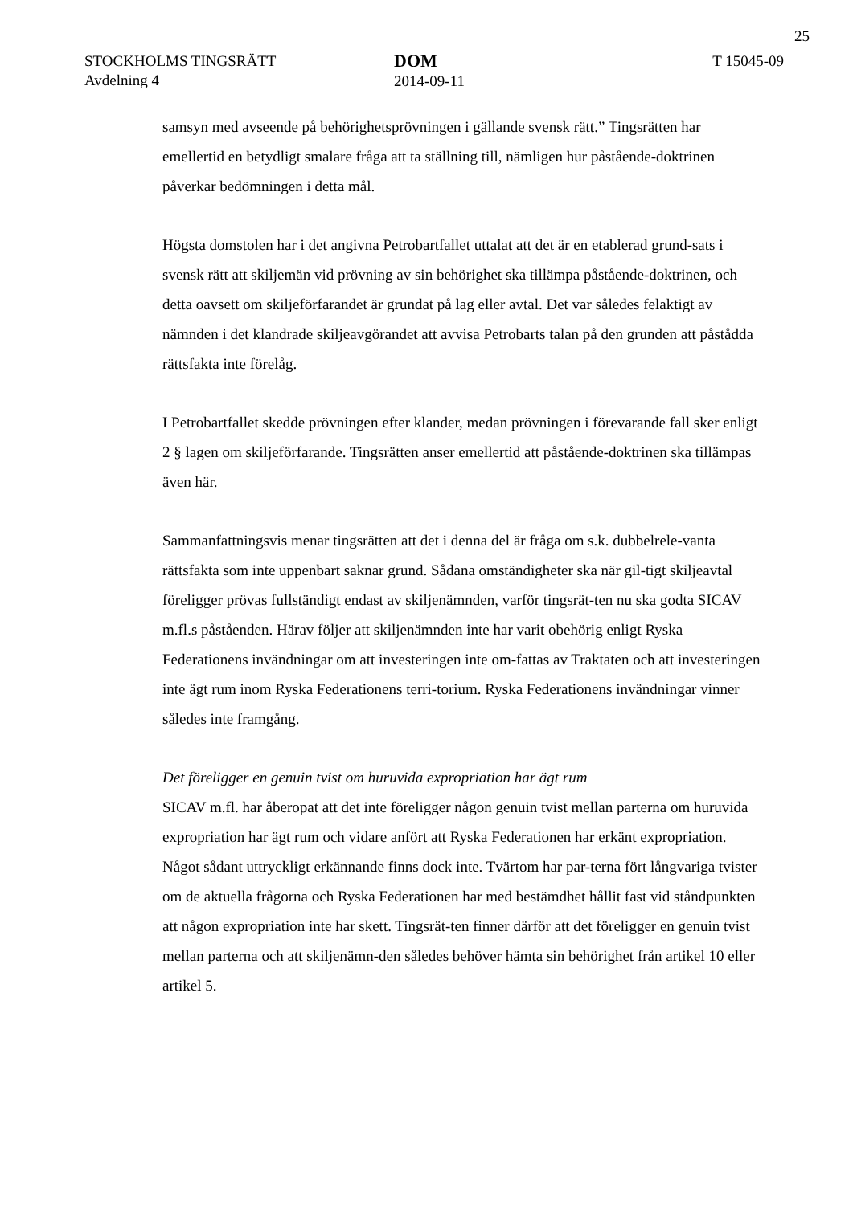25
STOCKHOLMS TINGSRÄTT
Avdelning 4
DOM
2014-09-11
T 15045-09
samsyn med avseende på behörighetsprövningen i gällande svensk rätt.” Tingsrätten har emellertid en betydligt smalare fråga att ta ställning till, nämligen hur påstående-doktrinen påverkar bedömningen i detta mål.
Högsta domstolen har i det angivna Petrobartfallet uttalat att det är en etablerad grund-sats i svensk rätt att skiljemän vid prövning av sin behörighet ska tillämpa påstående-doktrinen, och detta oavsett om skiljeförfarandet är grundat på lag eller avtal. Det var således felaktigt av nämnden i det klandrade skiljeavgörandet att avvisa Petrobarts talan på den grunden att påstådda rättsfakta inte förelåg.
I Petrobartfallet skedde prövningen efter klander, medan prövningen i förevarande fall sker enligt 2 § lagen om skiljeförfarande. Tingsrätten anser emellertid att påstående-doktrinen ska tillämpas även här.
Sammanfattningsvis menar tingsrätten att det i denna del är fråga om s.k. dubbelrele-vanta rättsfakta som inte uppenbart saknar grund. Sådana omständigheter ska när gil-tigt skiljeavtal föreligger prövas fullständigt endast av skiljenämnden, varför tingsrät-ten nu ska godta SICAV m.fl.s påståenden. Härav följer att skiljenämnden inte har varit obehörig enligt Ryska Federationens invändningar om att investeringen inte om-fattas av Traktaten och att investeringen inte ägt rum inom Ryska Federationens terri-torium. Ryska Federationens invändningar vinner således inte framgång.
Det föreligger en genuin tvist om huruvida expropriation har ägt rum
SICAV m.fl. har åberopat att det inte föreligger någon genuin tvist mellan parterna om huruvida expropriation har ägt rum och vidare anfört att Ryska Federationen har erkänt expropriation. Något sådant uttryckligt erkännande finns dock inte. Tvärtom har par-terna fört långvariga tvister om de aktuella frågorna och Ryska Federationen har med bestämdhet hållit fast vid ståndpunkten att någon expropriation inte har skett. Tingsrät-ten finner därför att det föreligger en genuin tvist mellan parterna och att skiljenämn-den således behöver hämta sin behörighet från artikel 10 eller artikel 5.